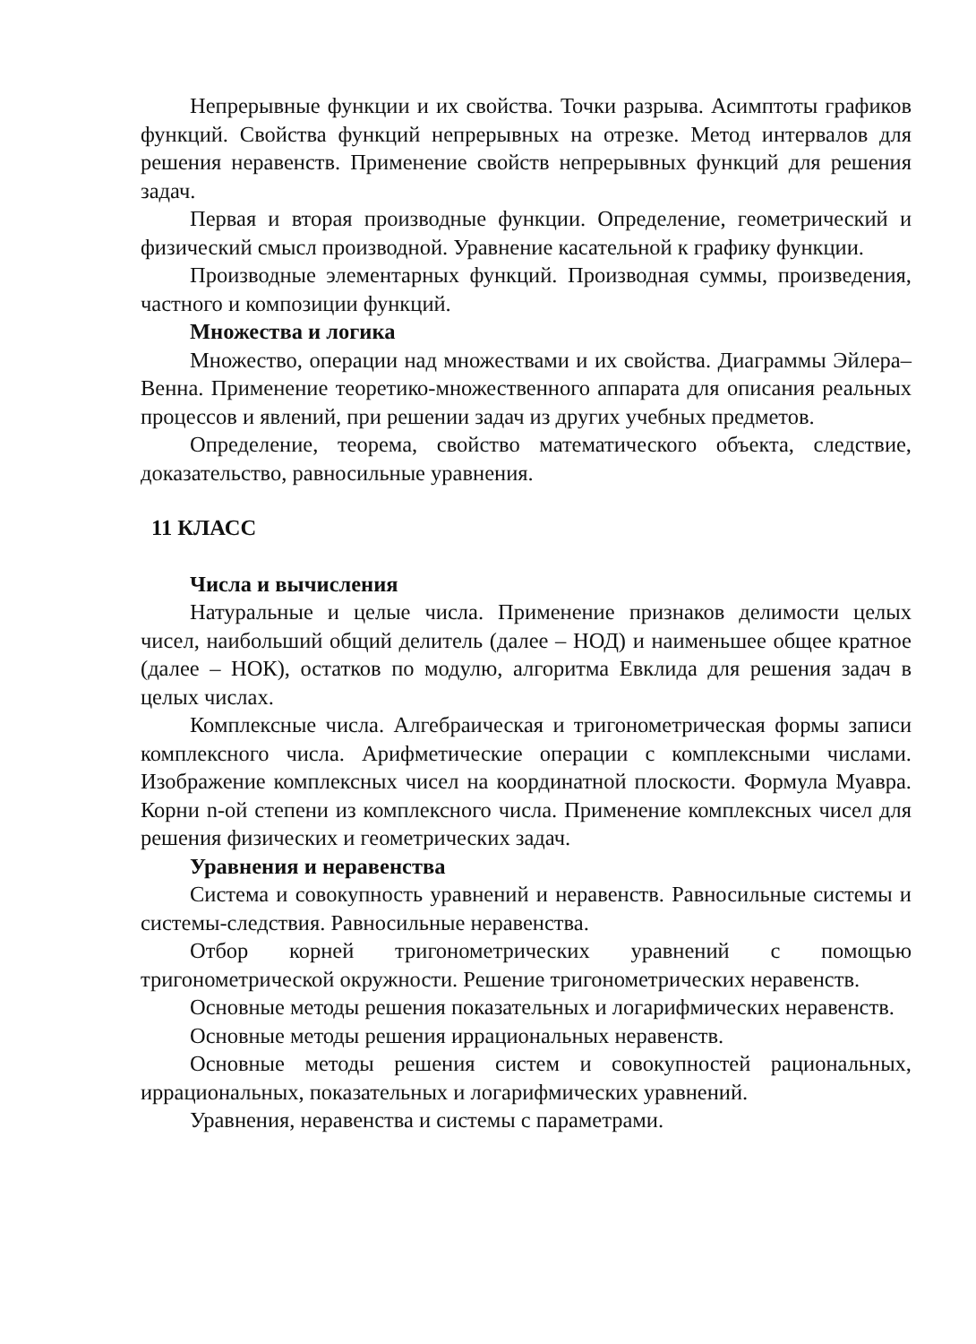Непрерывные функции и их свойства. Точки разрыва. Асимптоты графиков функций. Свойства функций непрерывных на отрезке. Метод интервалов для решения неравенств. Применение свойств непрерывных функций для решения задач.
Первая и вторая производные функции. Определение, геометрический и физический смысл производной. Уравнение касательной к графику функции.
Производные элементарных функций. Производная суммы, произведения, частного и композиции функций.
Множества и логика
Множество, операции над множествами и их свойства. Диаграммы Эйлера–Венна. Применение теоретико-множественного аппарата для описания реальных процессов и явлений, при решении задач из других учебных предметов.
Определение, теорема, свойство математического объекта, следствие, доказательство, равносильные уравнения.
11 КЛАСС
Числа и вычисления
Натуральные и целые числа. Применение признаков делимости целых чисел, наибольший общий делитель (далее – НОД) и наименьшее общее кратное (далее – НОК), остатков по модулю, алгоритма Евклида для решения задач в целых числах.
Комплексные числа. Алгебраическая и тригонометрическая формы записи комплексного числа. Арифметические операции с комплексными числами. Изображение комплексных чисел на координатной плоскости. Формула Муавра. Корни n-ой степени из комплексного числа. Применение комплексных чисел для решения физических и геометрических задач.
Уравнения и неравенства
Система и совокупность уравнений и неравенств. Равносильные системы и системы-следствия. Равносильные неравенства.
Отбор корней тригонометрических уравнений с помощью тригонометрической окружности. Решение тригонометрических неравенств.
Основные методы решения показательных и логарифмических неравенств.
Основные методы решения иррациональных неравенств.
Основные методы решения систем и совокупностей рациональных, иррациональных, показательных и логарифмических уравнений.
Уравнения, неравенства и системы с параметрами.